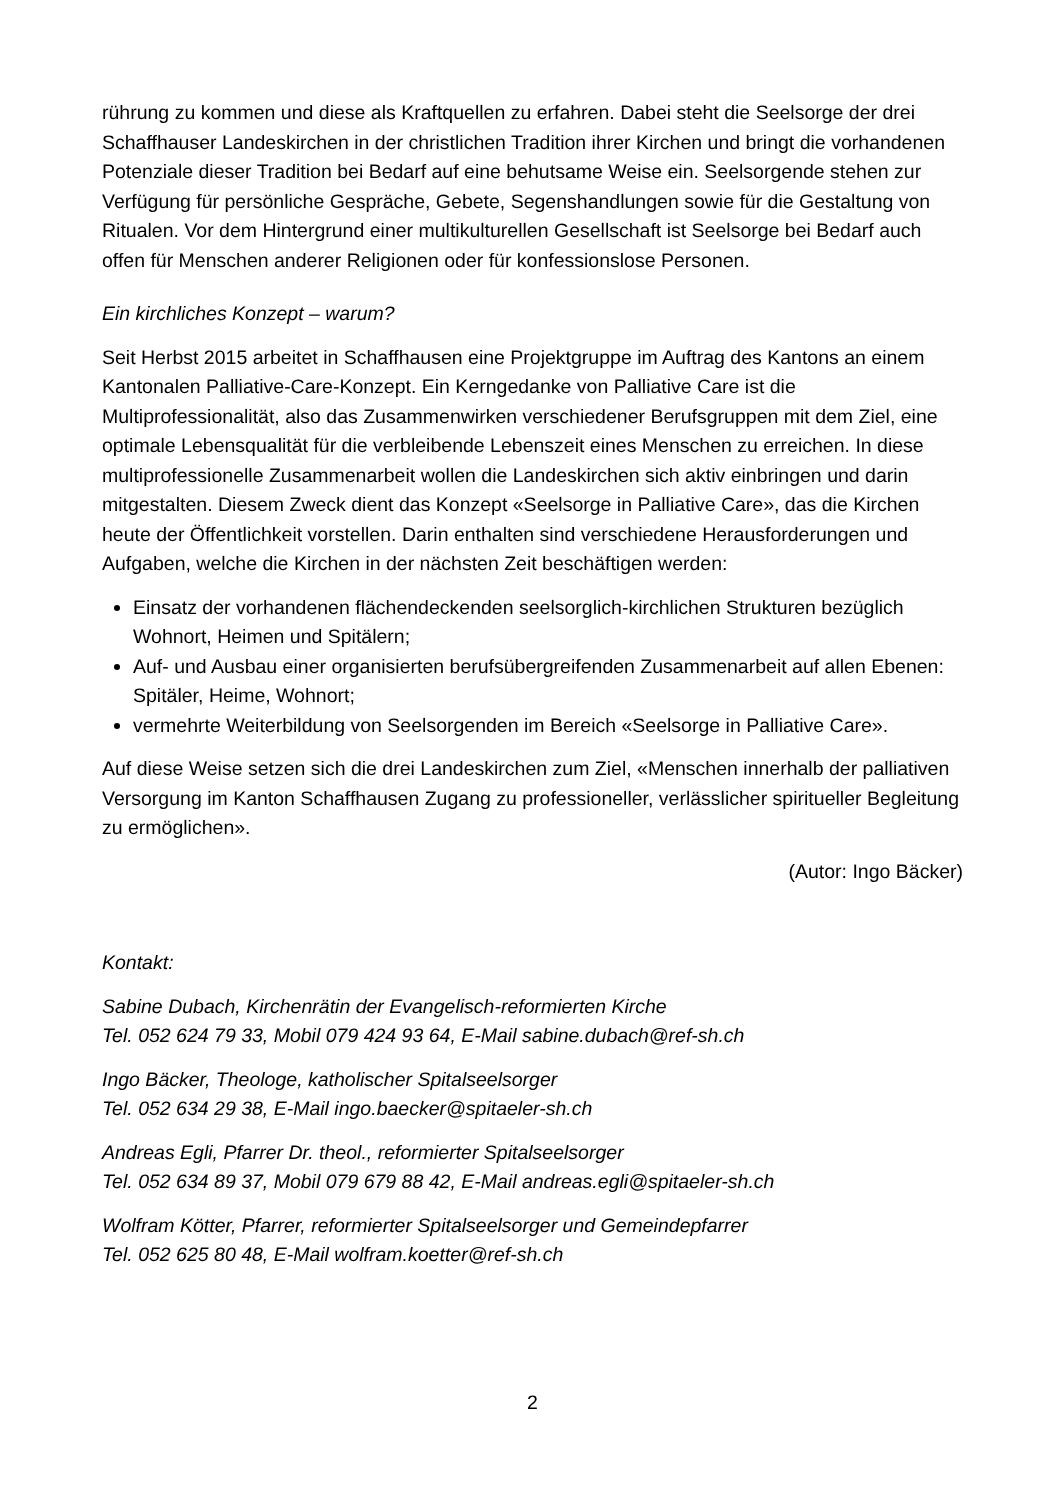rührung zu kommen und diese als Kraftquellen zu erfahren. Dabei steht die Seelsorge der drei Schaffhauser Landeskirchen in der christlichen Tradition ihrer Kirchen und bringt die vorhandenen Potenziale dieser Tradition bei Bedarf auf eine behutsame Weise ein. Seelsorgende stehen zur Verfügung für persönliche Gespräche, Gebete, Segenshandlungen sowie für die Gestaltung von Ritualen. Vor dem Hintergrund einer multikulturellen Gesellschaft ist Seelsorge bei Bedarf auch offen für Menschen anderer Religionen oder für konfessionslose Personen.
Ein kirchliches Konzept – warum?
Seit Herbst 2015 arbeitet in Schaffhausen eine Projektgruppe im Auftrag des Kantons an einem Kantonalen Palliative-Care-Konzept. Ein Kerngedanke von Palliative Care ist die Multiprofessionalität, also das Zusammenwirken verschiedener Berufsgruppen mit dem Ziel, eine optimale Lebensqualität für die verbleibende Lebenszeit eines Menschen zu erreichen. In diese multiprofessionelle Zusammenarbeit wollen die Landeskirchen sich aktiv einbringen und darin mitgestalten. Diesem Zweck dient das Konzept «Seelsorge in Palliative Care», das die Kirchen heute der Öffentlichkeit vorstellen. Darin enthalten sind verschiedene Herausforderungen und Aufgaben, welche die Kirchen in der nächsten Zeit beschäftigen werden:
Einsatz der vorhandenen flächendeckenden seelsorglich-kirchlichen Strukturen bezüglich Wohnort, Heimen und Spitälern;
Auf- und Ausbau einer organisierten berufsübergreifenden Zusammenarbeit auf allen Ebenen: Spitäler, Heime, Wohnort;
vermehrte Weiterbildung von Seelsorgenden im Bereich «Seelsorge in Palliative Care».
Auf diese Weise setzen sich die drei Landeskirchen zum Ziel, «Menschen innerhalb der palliativen Versorgung im Kanton Schaffhausen Zugang zu professioneller, verlässlicher spiritueller Begleitung zu ermöglichen».
(Autor: Ingo Bäcker)
Kontakt:
Sabine Dubach, Kirchenrätin der Evangelisch-reformierten Kirche
Tel. 052 624 79 33, Mobil 079 424 93 64, E-Mail sabine.dubach@ref-sh.ch
Ingo Bäcker, Theologe, katholischer Spitalseelsorger
Tel. 052 634 29 38, E-Mail ingo.baecker@spitaeler-sh.ch
Andreas Egli, Pfarrer Dr. theol., reformierter Spitalseelsorger
Tel. 052 634 89 37, Mobil 079 679 88 42, E-Mail andreas.egli@spitaeler-sh.ch
Wolfram Kötter, Pfarrer, reformierter Spitalseelsorger und Gemeindepfarrer
Tel. 052 625 80 48, E-Mail wolfram.koetter@ref-sh.ch
2